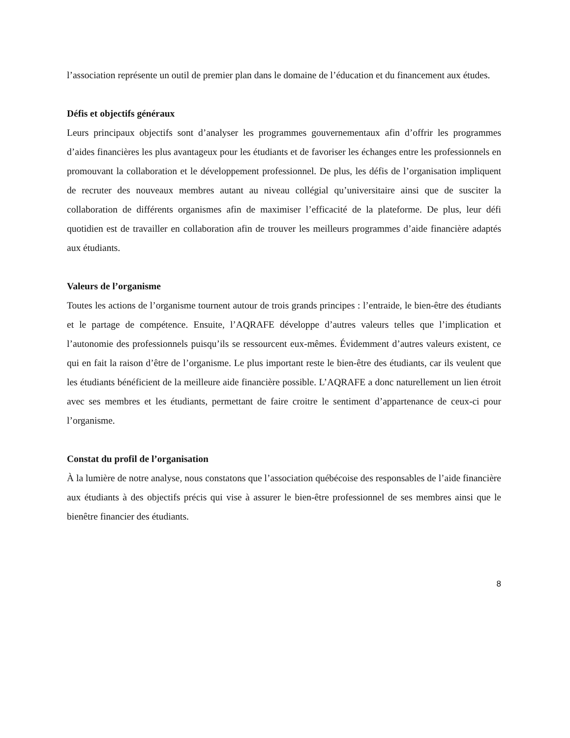l’association représente un outil de premier plan dans le domaine de l’éducation et du financement aux études.
Défis et objectifs généraux
Leurs principaux objectifs sont d’analyser les programmes gouvernementaux afin d’offrir les programmes d’aides financières les plus avantageux pour les étudiants et de favoriser les échanges entre les professionnels en promouvant la collaboration et le développement professionnel. De plus, les défis de l’organisation impliquent de recruter des nouveaux membres autant au niveau collégial qu’universitaire ainsi que de susciter la collaboration de différents organismes afin de maximiser l’efficacité de la plateforme. De plus, leur défi quotidien est de travailler en collaboration afin de trouver les meilleurs programmes d’aide financière adaptés aux étudiants.
Valeurs de l’organisme
Toutes les actions de l’organisme tournent autour de trois grands principes : l’entraide, le bien-être des étudiants et le partage de compétence. Ensuite, l’AQRAFE développe d’autres valeurs telles que l’implication et l’autonomie des professionnels puisqu’ils se ressourcent eux-mêmes. Évidemment d’autres valeurs existent, ce qui en fait la raison d’être de l’organisme. Le plus important reste le bien-être des étudiants, car ils veulent que les étudiants bénéficient de la meilleure aide financière possible. L’AQRAFE a donc naturellement un lien étroit avec ses membres et les étudiants, permettant de faire croitre le sentiment d’appartenance de ceux-ci pour l’organisme.
Constat du profil de l’organisation
À la lumière de notre analyse, nous constatons que l’association québécoise des responsables de l’aide financière aux étudiants à des objectifs précis qui vise à assurer le bien-être professionnel de ses membres ainsi que le bienêtre financier des étudiants.
8